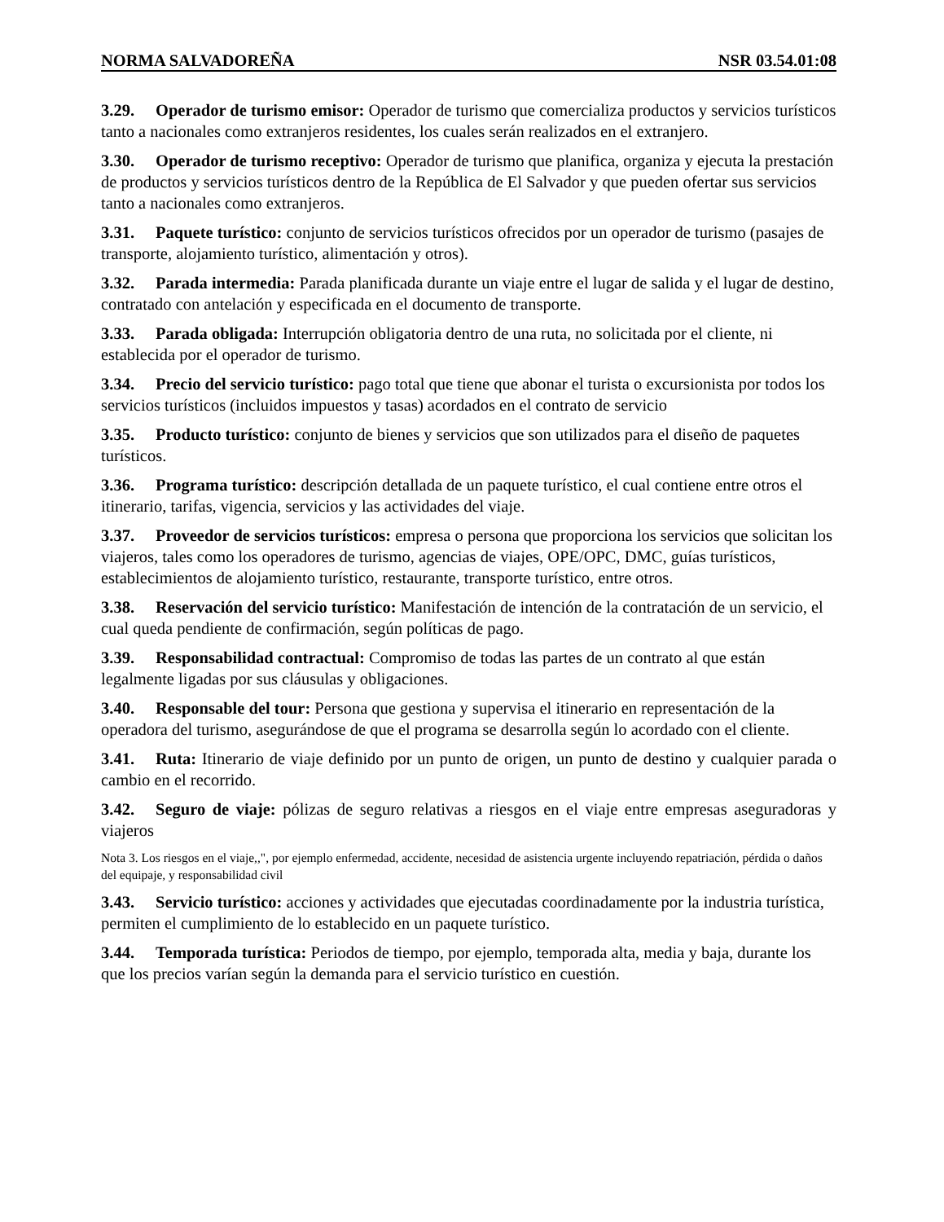NORMA SALVADOREÑA NSR 03.54.01:08
3.29. Operador de turismo emisor: Operador de turismo que comercializa productos y servicios turísticos tanto a nacionales como extranjeros residentes, los cuales serán realizados en el extranjero.
3.30. Operador de turismo receptivo: Operador de turismo que planifica, organiza y ejecuta la prestación de productos y servicios turísticos dentro de la República de El Salvador y que pueden ofertar sus servicios tanto a nacionales como extranjeros.
3.31. Paquete turístico: conjunto de servicios turísticos ofrecidos por un operador de turismo (pasajes de transporte, alojamiento turístico, alimentación y otros).
3.32. Parada intermedia: Parada planificada durante un viaje entre el lugar de salida y el lugar de destino, contratado con antelación y especificada en el documento de transporte.
3.33. Parada obligada: Interrupción obligatoria dentro de una ruta, no solicitada por el cliente, ni establecida por el operador de turismo.
3.34. Precio del servicio turístico: pago total que tiene que abonar el turista o excursionista por todos los servicios turísticos (incluidos impuestos y tasas) acordados en el contrato de servicio
3.35. Producto turístico: conjunto de bienes y servicios que son utilizados para el diseño de paquetes turísticos.
3.36. Programa turístico: descripción detallada de un paquete turístico, el cual contiene entre otros el itinerario, tarifas, vigencia, servicios y las actividades del viaje.
3.37. Proveedor de servicios turísticos: empresa o persona que proporciona los servicios que solicitan los viajeros, tales como los operadores de turismo, agencias de viajes, OPE/OPC, DMC, guías turísticos, establecimientos de alojamiento turístico, restaurante, transporte turístico, entre otros.
3.38. Reservación del servicio turístico: Manifestación de intención de la contratación de un servicio, el cual queda pendiente de confirmación, según políticas de pago.
3.39. Responsabilidad contractual: Compromiso de todas las partes de un contrato al que están legalmente ligadas por sus cláusulas y obligaciones.
3.40. Responsable del tour: Persona que gestiona y supervisa el itinerario en representación de la operadora del turismo, asegurándose de que el programa se desarrolla según lo acordado con el cliente.
3.41. Ruta: Itinerario de viaje definido por un punto de origen, un punto de destino y cualquier parada o cambio en el recorrido.
3.42. Seguro de viaje: pólizas de seguro relativas a riesgos en el viaje entre empresas aseguradoras y viajeros
Nota 3. Los riesgos en el viaje,,", por ejemplo enfermedad, accidente, necesidad de asistencia urgente incluyendo repatriación, pérdida o daños del equipaje, y responsabilidad civil
3.43. Servicio turístico: acciones y actividades que ejecutadas coordinadamente por la industria turística, permiten el cumplimiento de lo establecido en un paquete turístico.
3.44. Temporada turística: Periodos de tiempo, por ejemplo, temporada alta, media y baja, durante los que los precios varían según la demanda para el servicio turístico en cuestión.